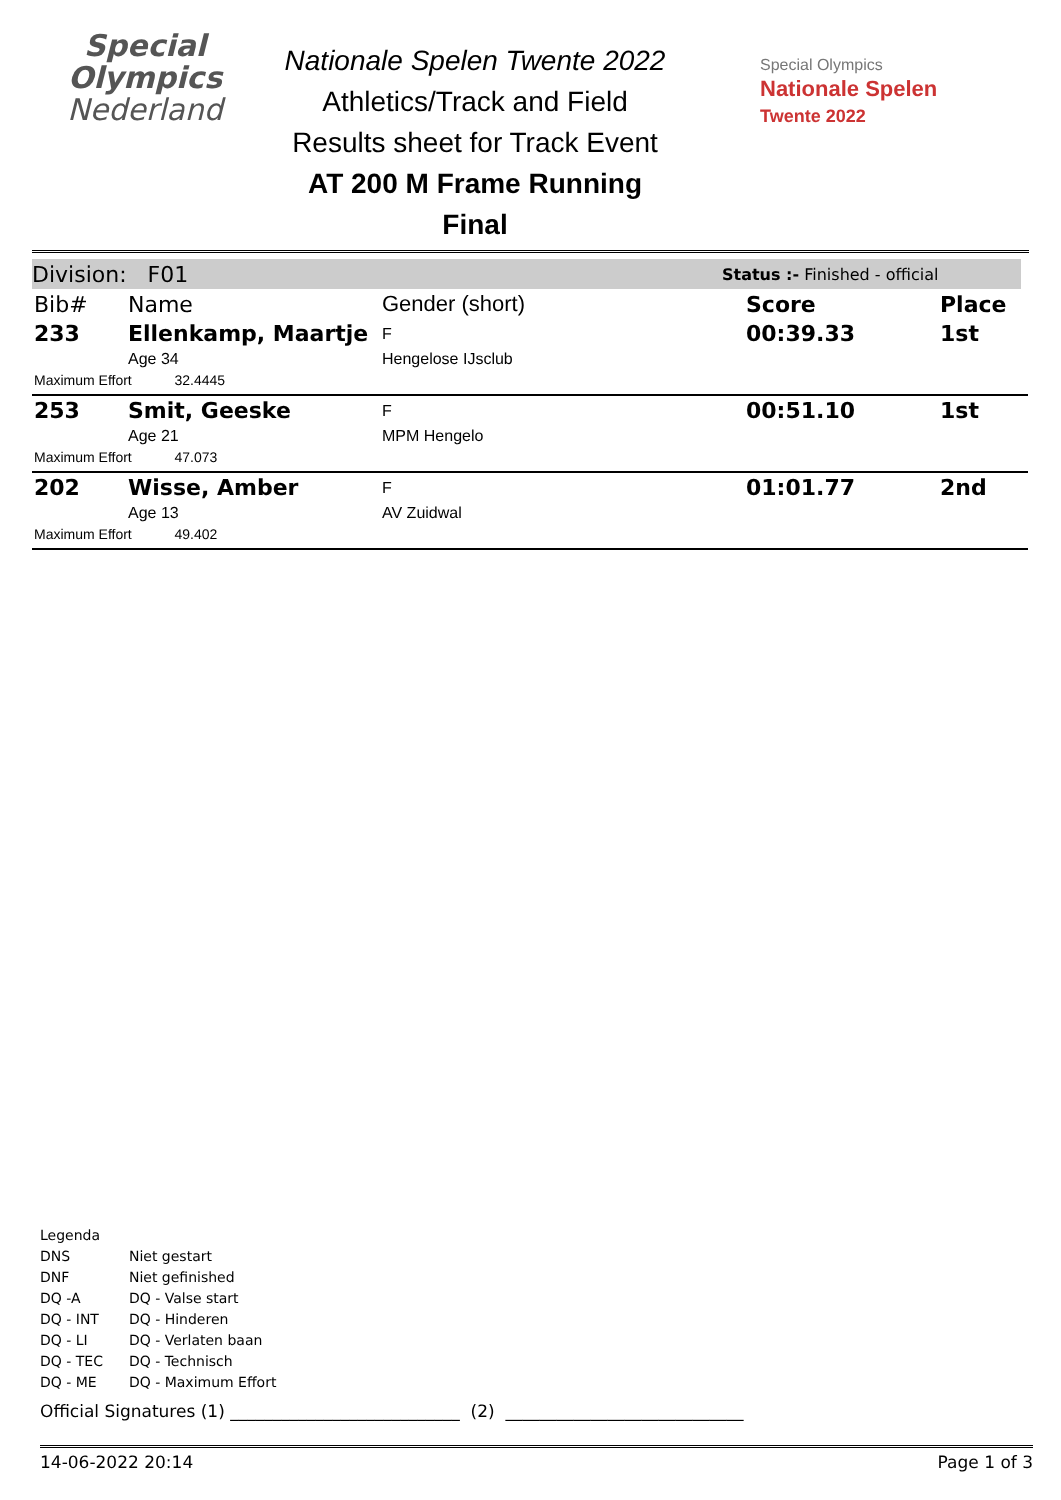Special
Olympics
Nederland
Nationale Spelen Twente 2022
Athletics/Track and Field
Results sheet for Track Event
AT 200 M Frame Running
Final
Special Olympics
Nationale Spelen
Twente 2022
Division: F01 Status :- Finished - official
| Bib# | Name | Gender (short) | Score | Place |
| --- | --- | --- | --- | --- |
| 233 | Ellenkamp, Maartje | F | 00:39.33 | 1st |
| | Age 34 | Hengelose IJsclub | | |
| Maximum Effort 32.4445 | | | | |
| 253 | Smit, Geeske | F | 00:51.10 | 1st |
| | Age 21 | MPM Hengelo | | |
| Maximum Effort 47.073 | | | | |
| 202 | Wisse, Amber | F | 01:01.77 | 2nd |
| | Age 13 | AV Zuidwal | | |
| Maximum Effort 49.402 | | | | |
Legenda
| DNS | Niet gestart |
| DNF | Niet gefinished |
| DQ -A | DQ - Valse start |
| DQ - INT | DQ - Hinderen |
| DQ - LI | DQ - Verlaten baan |
| DQ - TEC | DQ - Technisch |
| DQ - ME | DQ - Maximum Effort |
Official Signatures (1) ___________________________ (2) ____________________________
14-06-2022 20:14 Page 1 of 3